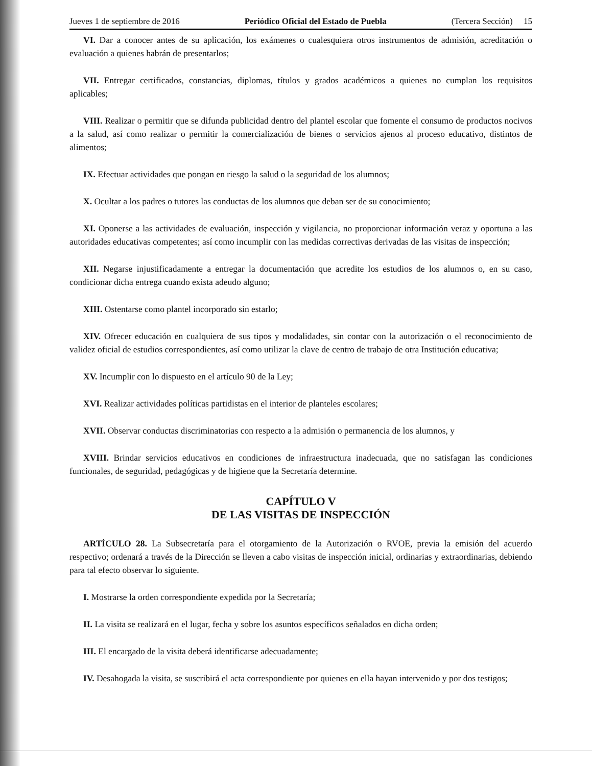Jueves 1 de septiembre de 2016 Periódico Oficial del Estado de Puebla (Tercera Sección) 15
VI. Dar a conocer antes de su aplicación, los exámenes o cualesquiera otros instrumentos de admisión, acreditación o evaluación a quienes habrán de presentarlos;
VII. Entregar certificados, constancias, diplomas, títulos y grados académicos a quienes no cumplan los requisitos aplicables;
VIII. Realizar o permitir que se difunda publicidad dentro del plantel escolar que fomente el consumo de productos nocivos a la salud, así como realizar o permitir la comercialización de bienes o servicios ajenos al proceso educativo, distintos de alimentos;
IX. Efectuar actividades que pongan en riesgo la salud o la seguridad de los alumnos;
X. Ocultar a los padres o tutores las conductas de los alumnos que deban ser de su conocimiento;
XI. Oponerse a las actividades de evaluación, inspección y vigilancia, no proporcionar información veraz y oportuna a las autoridades educativas competentes; así como incumplir con las medidas correctivas derivadas de las visitas de inspección;
XII. Negarse injustificadamente a entregar la documentación que acredite los estudios de los alumnos o, en su caso, condicionar dicha entrega cuando exista adeudo alguno;
XIII. Ostentarse como plantel incorporado sin estarlo;
XIV. Ofrecer educación en cualquiera de sus tipos y modalidades, sin contar con la autorización o el reconocimiento de validez oficial de estudios correspondientes, así como utilizar la clave de centro de trabajo de otra Institución educativa;
XV. Incumplir con lo dispuesto en el artículo 90 de la Ley;
XVI. Realizar actividades políticas partidistas en el interior de planteles escolares;
XVII. Observar conductas discriminatorias con respecto a la admisión o permanencia de los alumnos, y
XVIII. Brindar servicios educativos en condiciones de infraestructura inadecuada, que no satisfagan las condiciones funcionales, de seguridad, pedagógicas y de higiene que la Secretaría determine.
CAPÍTULO V
DE LAS VISITAS DE INSPECCIÓN
ARTÍCULO 28. La Subsecretaría para el otorgamiento de la Autorización o RVOE, previa la emisión del acuerdo respectivo; ordenará a través de la Dirección se lleven a cabo visitas de inspección inicial, ordinarias y extraordinarias, debiendo para tal efecto observar lo siguiente.
I. Mostrarse la orden correspondiente expedida por la Secretaría;
II. La visita se realizará en el lugar, fecha y sobre los asuntos específicos señalados en dicha orden;
III. El encargado de la visita deberá identificarse adecuadamente;
IV. Desahogada la visita, se suscribirá el acta correspondiente por quienes en ella hayan intervenido y por dos testigos;